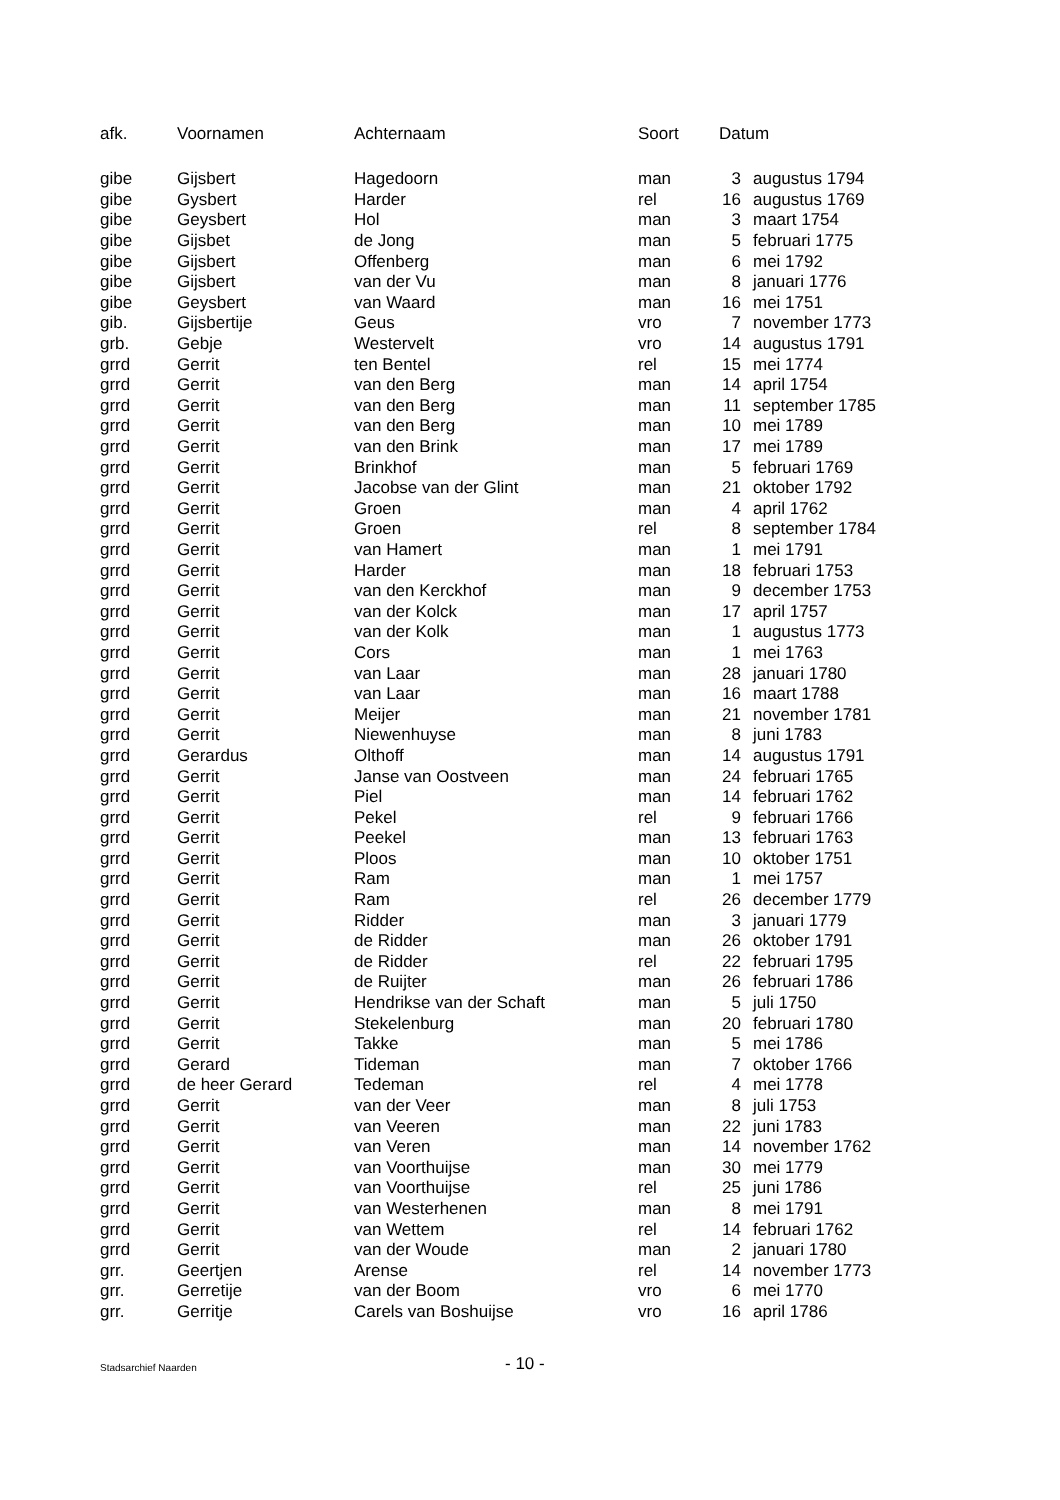| afk. | Voornamen | Achternaam | Soort | Datum | |
| --- | --- | --- | --- | --- | --- |
| gibe | Gijsbert | Hagedoorn | man | 3 | augustus 1794 |
| gibe | Gysbert | Harder | rel | 16 | augustus 1769 |
| gibe | Geysbert | Hol | man | 3 | maart 1754 |
| gibe | Gijsbet | de Jong | man | 5 | februari 1775 |
| gibe | Gijsbert | Offenberg | man | 6 | mei 1792 |
| gibe | Gijsbert | van der Vu | man | 8 | januari 1776 |
| gibe | Geysbert | van Waard | man | 16 | mei 1751 |
| gib. | Gijsbertije | Geus | vro | 7 | november 1773 |
| grb. | Gebje | Westervelt | vro | 14 | augustus 1791 |
| grrd | Gerrit | ten Bentel | rel | 15 | mei 1774 |
| grrd | Gerrit | van den Berg | man | 14 | april 1754 |
| grrd | Gerrit | van den Berg | man | 11 | september 1785 |
| grrd | Gerrit | van den Berg | man | 10 | mei 1789 |
| grrd | Gerrit | van den Brink | man | 17 | mei 1789 |
| grrd | Gerrit | Brinkhof | man | 5 | februari 1769 |
| grrd | Gerrit | Jacobse van der Glint | man | 21 | oktober 1792 |
| grrd | Gerrit | Groen | man | 4 | april 1762 |
| grrd | Gerrit | Groen | rel | 8 | september 1784 |
| grrd | Gerrit | van Hamert | man | 1 | mei 1791 |
| grrd | Gerrit | Harder | man | 18 | februari 1753 |
| grrd | Gerrit | van den Kerckhof | man | 9 | december 1753 |
| grrd | Gerrit | van der Kolck | man | 17 | april 1757 |
| grrd | Gerrit | van der Kolk | man | 1 | augustus 1773 |
| grrd | Gerrit | Cors | man | 1 | mei 1763 |
| grrd | Gerrit | van Laar | man | 28 | januari 1780 |
| grrd | Gerrit | van Laar | man | 16 | maart 1788 |
| grrd | Gerrit | Meijer | man | 21 | november 1781 |
| grrd | Gerrit | Niewenhuyse | man | 8 | juni 1783 |
| grrd | Gerardus | Olthoff | man | 14 | augustus 1791 |
| grrd | Gerrit | Janse van Oostveen | man | 24 | februari 1765 |
| grrd | Gerrit | Piel | man | 14 | februari 1762 |
| grrd | Gerrit | Pekel | rel | 9 | februari 1766 |
| grrd | Gerrit | Peekel | man | 13 | februari 1763 |
| grrd | Gerrit | Ploos | man | 10 | oktober 1751 |
| grrd | Gerrit | Ram | man | 1 | mei 1757 |
| grrd | Gerrit | Ram | rel | 26 | december 1779 |
| grrd | Gerrit | Ridder | man | 3 | januari 1779 |
| grrd | Gerrit | de Ridder | man | 26 | oktober 1791 |
| grrd | Gerrit | de Ridder | rel | 22 | februari 1795 |
| grrd | Gerrit | de Ruijter | man | 26 | februari 1786 |
| grrd | Gerrit | Hendrikse van der Schaft | man | 5 | juli 1750 |
| grrd | Gerrit | Stekelenburg | man | 20 | februari 1780 |
| grrd | Gerrit | Takke | man | 5 | mei 1786 |
| grrd | Gerard | Tideman | man | 7 | oktober 1766 |
| grrd | de heer Gerard | Tedeman | rel | 4 | mei 1778 |
| grrd | Gerrit | van der Veer | man | 8 | juli 1753 |
| grrd | Gerrit | van Veeren | man | 22 | juni 1783 |
| grrd | Gerrit | van Veren | man | 14 | november 1762 |
| grrd | Gerrit | van Voorthuijse | man | 30 | mei 1779 |
| grrd | Gerrit | van Voorthuijse | rel | 25 | juni 1786 |
| grrd | Gerrit | van Westerhenen | man | 8 | mei 1791 |
| grrd | Gerrit | van Wettem | rel | 14 | februari 1762 |
| grrd | Gerrit | van der Woude | man | 2 | januari 1780 |
| grr. | Geertjen | Arense | rel | 14 | november 1773 |
| grr. | Gerretije | van der Boom | vro | 6 | mei 1770 |
| grr. | Gerritje | Carels van Boshuijse | vro | 16 | april 1786 |
Stadsarchief Naarden
- 10 -